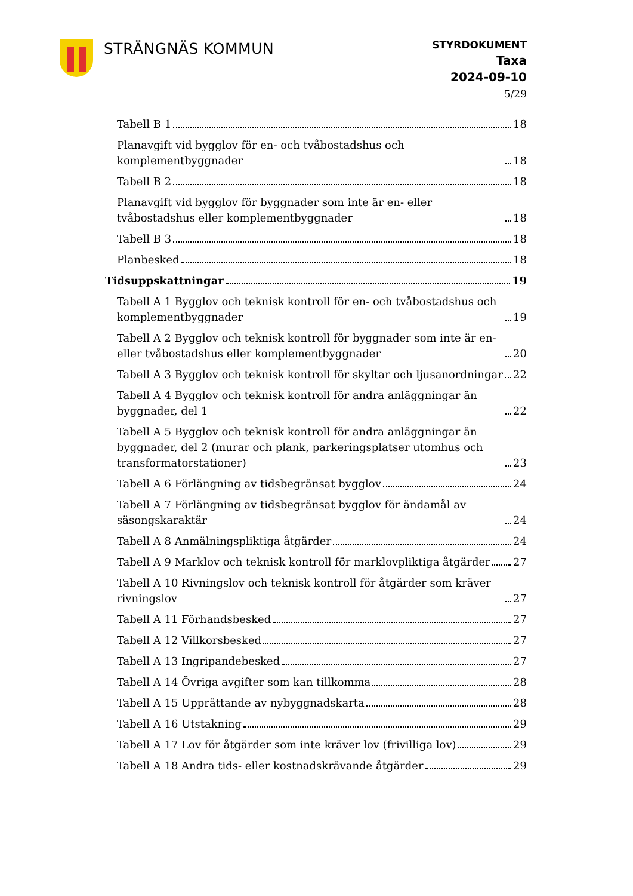STRÄNGNÄS KOMMUN
STYRDOKUMENT
Taxa
2024-09-10
5/29
Tabell B 1 18
Planavgift vid bygglov för en- och tvåbostadshus och komplementbyggnader 18
Tabell B 2 18
Planavgift vid bygglov för byggnader som inte är en- eller tvåbostadshus eller komplementbyggnader 18
Tabell B 3 18
Planbesked 18
Tidsuppskattningar 19
Tabell A 1 Bygglov och teknisk kontroll för en- och tvåbostadshus och komplementbyggnader 19
Tabell A 2 Bygglov och teknisk kontroll för byggnader som inte är en- eller tvåbostadshus eller komplementbyggnader 20
Tabell A 3 Bygglov och teknisk kontroll för skyltar och ljusanordningar 22
Tabell A 4 Bygglov och teknisk kontroll för andra anläggningar än byggnader, del 1 22
Tabell A 5 Bygglov och teknisk kontroll för andra anläggningar än byggnader, del 2 (murar och plank, parkeringsplatser utomhus och transformatorstationer) 23
Tabell A 6 Förlängning av tidsbegränsat bygglov 24
Tabell A 7 Förlängning av tidsbegränsat bygglov för ändamål av säsongskaraktär 24
Tabell A 8 Anmälningspliktiga åtgärder 24
Tabell A 9 Marklov och teknisk kontroll för marklovpliktiga åtgärder 27
Tabell A 10 Rivningslov och teknisk kontroll för åtgärder som kräver rivningslov 27
Tabell A 11 Förhandsbesked 27
Tabell A 12 Villkorsbesked 27
Tabell A 13 Ingripandebesked 27
Tabell A 14 Övriga avgifter som kan tillkomma 28
Tabell A 15 Upprättande av nybyggnadskarta 28
Tabell A 16 Utstakning 29
Tabell A 17 Lov för åtgärder som inte kräver lov (frivilliga lov) 29
Tabell A 18 Andra tids- eller kostnadskrävande åtgärder 29